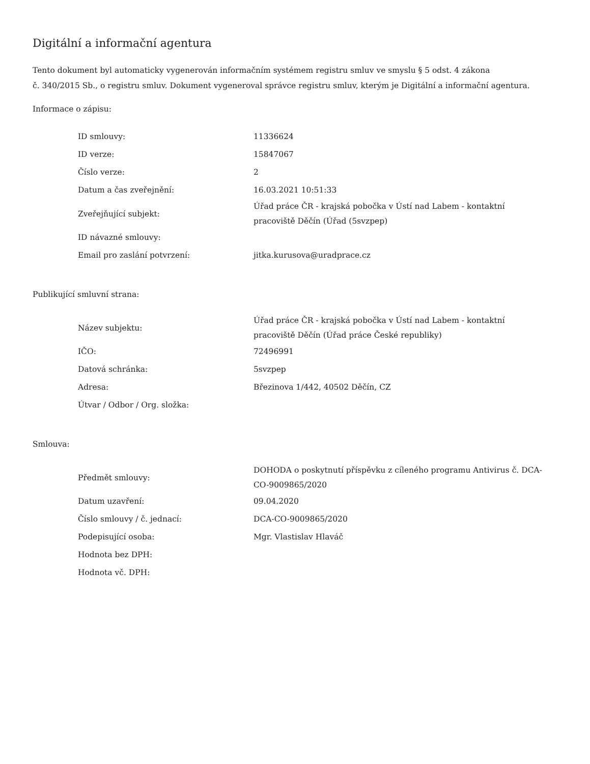Digitální a informační agentura
Tento dokument byl automaticky vygenerován informačním systémem registru smluv ve smyslu § 5 odst. 4 zákona
č. 340/2015 Sb., o registru smluv. Dokument vygeneroval správce registru smluv, kterým je Digitální a informační agentura.
Informace o zápisu:
| ID smlouvy: | 11336624 |
| ID verze: | 15847067 |
| Číslo verze: | 2 |
| Datum a čas zveřejnění: | 16.03.2021 10:51:33 |
| Zveřejňující subjekt: | Úřad práce ČR - krajská pobočka v Ústí nad Labem - kontaktní pracoviště Děčín (Úřad (5svzpep) |
| ID návazné smlouvy: | |
| Email pro zaslání potvrzení: | jitka.kurusova@uradprace.cz |
Publikující smluvní strana:
| Název subjektu: | Úřad práce ČR - krajská pobočka v Ústí nad Labem - kontaktní pracoviště Děčín (Úřad práce České republiky) |
| IČO: | 72496991 |
| Datová schránka: | 5svzpep |
| Adresa: | Březinova 1/442, 40502 Děčín, CZ |
| Útvar / Odbor / Org. složka: | |
Smlouva:
| Předmět smlouvy: | DOHODA o poskytnutí příspěvku z cíleného programu Antivirus č. DCA-CO-9009865/2020 |
| Datum uzavření: | 09.04.2020 |
| Číslo smlouvy / č. jednací: | DCA-CO-9009865/2020 |
| Podepisující osoba: | Mgr. Vlastislav Hlaváč |
| Hodnota bez DPH: | |
| Hodnota vč. DPH: | |